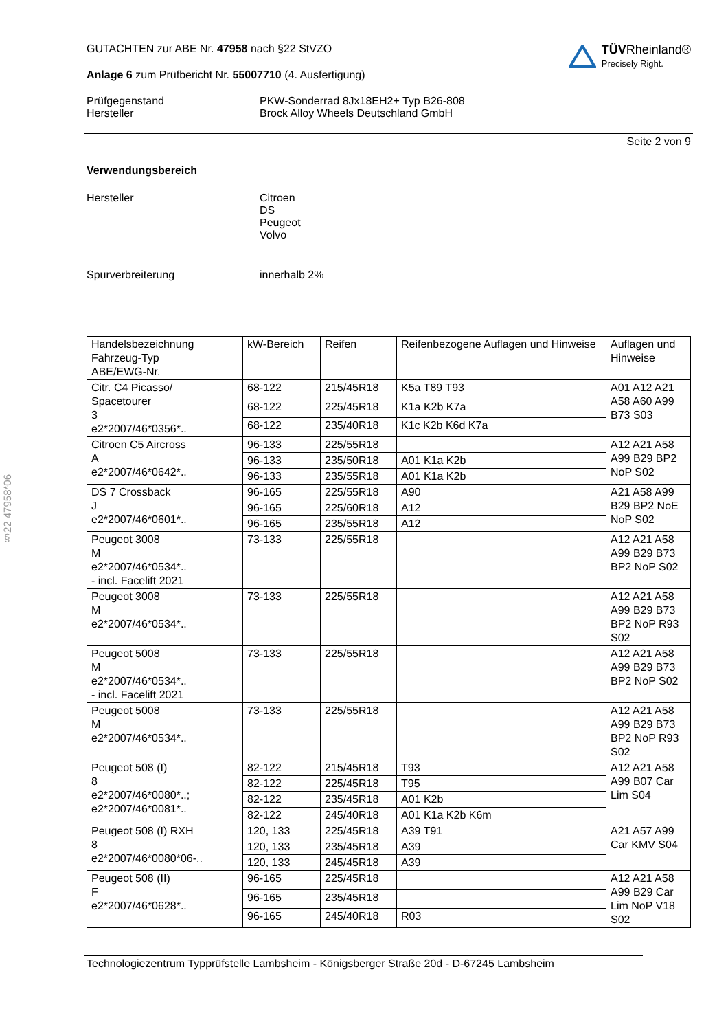§22 47958*06
TÜV Rheinland®
Precisely Right.
GUTACHTEN zur ABE Nr. 47958 nach §22 StVZO
Anlage 6 zum Prüfbericht Nr. 55007710 (4. Ausfertigung)
Prüfgegenstand
Hersteller
PKW-Sonderrad 8Jx18EH2+ Typ B26-808
Brock Alloy Wheels Deutschland GmbH
Seite 2 von 9
Verwendungsbereich
Hersteller Citroen
DS
Peugeot
Volvo
Spurverbreiterung innerhalb 2%
| Handelsbezeichnung Fahrzeug-Typ ABE/EWG-Nr. | kW-Bereich | Reifen | Reifenbezogene Auflagen und Hinweise | Auflagen und Hinweise |
| Citr. C4 Picasso/ Spacetourer 3 e2*2007/46*0356*.. | 68-122 | 215/45R18 | K5a T89 T93 | A01 A12 A21 A58 A60 A99 B73 S03 |
| | 68-122 | 225/45R18 | K1a K2b K7a | |
| | 68-122 | 235/40R18 | K1c K2b K6d K7a | |
| Citroen C5 Aircross A e2*2007/46*0642*.. | 96-133 | 225/55R18 | | A12 A21 A58 A99 B29 BP2 NoP S02 |
| | 96-133 | 235/50R18 | A01 K1a K2b | |
| | 96-133 | 235/55R18 | A01 K1a K2b | |
| DS 7 Crossback J e2*2007/46*0601*.. | 96-165 | 225/55R18 | A90 | A21 A58 A99 B29 BP2 NoE NoP S02 |
| | 96-165 | 225/60R18 | A12 | |
| | 96-165 | 235/55R18 | A12 | |
| Peugeot 3008 M e2*2007/46*0534*.. - incl. Facelift 2021 | 73-133 | 225/55R18 | | A12 A21 A58 A99 B29 B73 BP2 NoP S02 |
| Peugeot 3008 M e2*2007/46*0534*.. | 73-133 | 225/55R18 | | A12 A21 A58 A99 B29 B73 BP2 NoP R93 S02 |
| Peugeot 5008 M e2*2007/46*0534*.. - incl. Facelift 2021 | 73-133 | 225/55R18 | | A12 A21 A58 A99 B29 B73 BP2 NoP S02 |
| Peugeot 5008 M e2*2007/46*0534*.. | 73-133 | 225/55R18 | | A12 A21 A58 A99 B29 B73 BP2 NoP R93 S02 |
| Peugeot 508 (I) 8 e2*2007/46*0080*..; e2*2007/46*0081*.. | 82-122 | 215/45R18 | T93 | A12 A21 A58 A99 B07 Car Lim S04 |
| | 82-122 | 225/45R18 | T95 | |
| | 82-122 | 235/45R18 | A01 K2b | |
| | 82-122 | 245/40R18 | A01 K1a K2b K6m | |
| Peugeot 508 (I) RXH 8 e2*2007/46*0080*06-.. | 120, 133 | 225/45R18 | A39 T91 | A21 A57 A99 Car KMV S04 |
| | 120, 133 | 235/45R18 | A39 | |
| | 120, 133 | 245/45R18 | A39 | |
| Peugeot 508 (II) F e2*2007/46*0628*.. | 96-165 | 225/45R18 | | A12 A21 A58 A99 B29 Car Lim NoP V18 S02 |
| | 96-165 | 235/45R18 | | |
| | 96-165 | 245/40R18 | R03 | |
Technologiezentrum Typprüfstelle Lambsheim - Königsberger Straße 20d - D-67245 Lambsheim